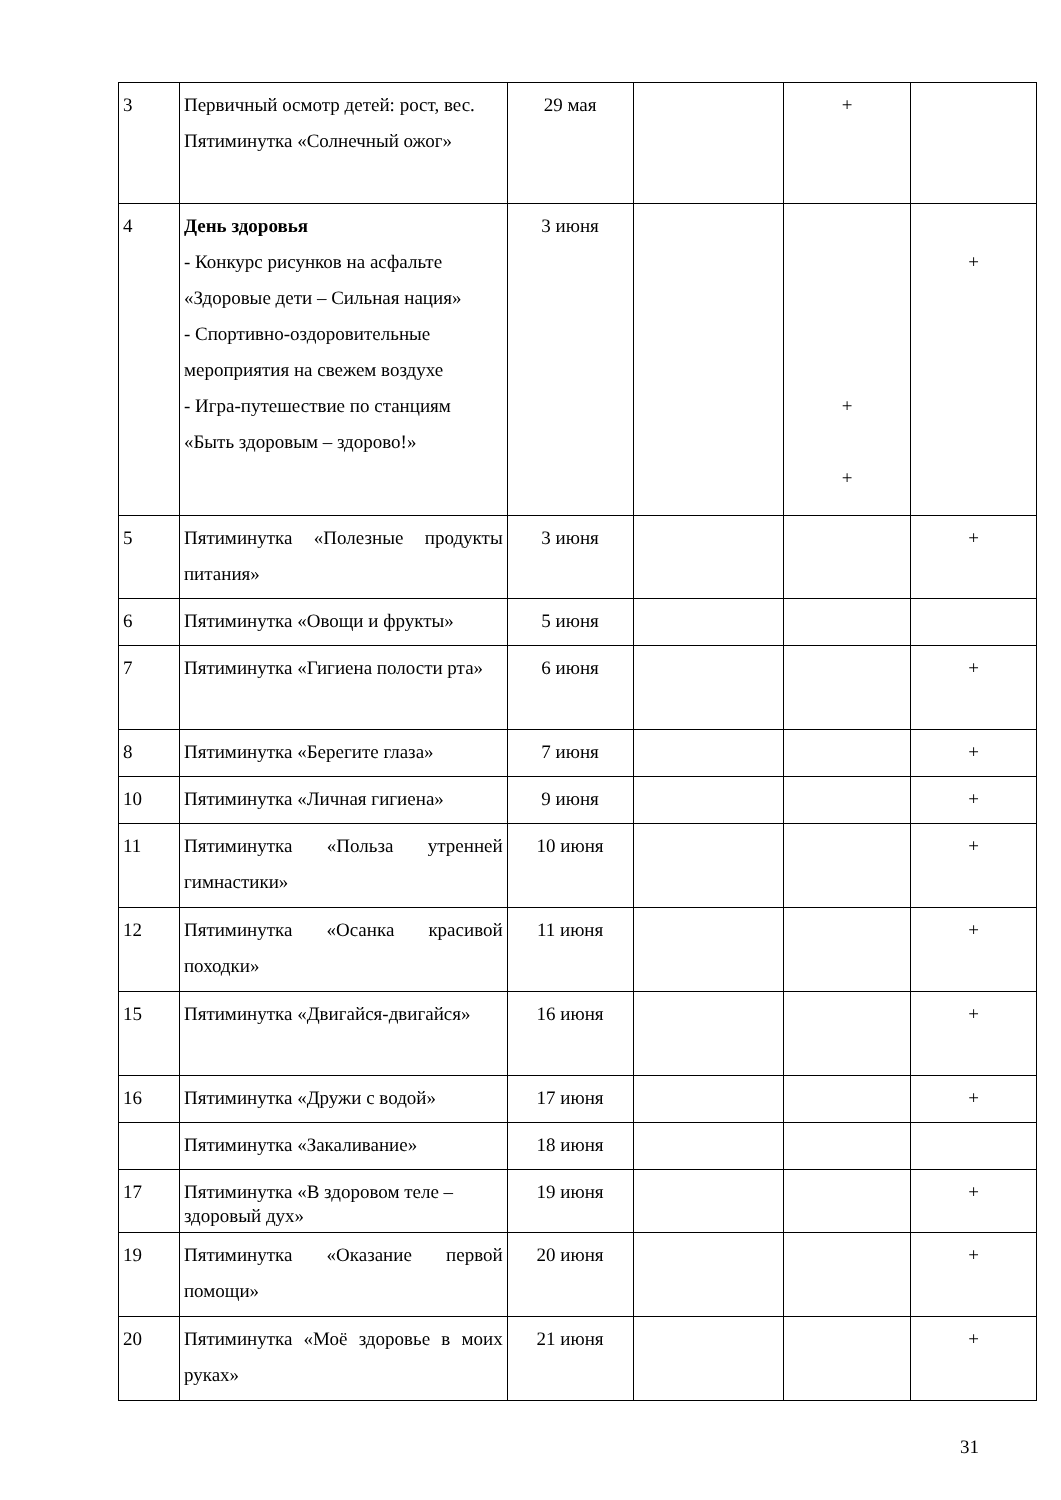| 3 | Первичный осмотр детей: рост, вес. Пятиминутка «Солнечный ожог» | 29 мая | | + | |
| 4 | День здоровья - Конкурс рисунков на асфальте «Здоровые дети – Сильная нация» - Спортивно-оздоровительные мероприятия на свежем воздухе - Игра-путешествие по станциям «Быть здоровым – здорово!» | 3 июня | | + + | + |
| 5 | Пятиминутка «Полезные продукты питания» | 3 июня | | | + |
| 6 | Пятиминутка «Овощи и фрукты» | 5 июня | | | |
| 7 | Пятиминутка «Гигиена полости рта» | 6 июня | | | + |
| 8 | Пятиминутка «Берегите глаза» | 7 июня | | | + |
| 10 | Пятиминутка «Личная гигиена» | 9 июня | | | + |
| 11 | Пятиминутка «Польза утренней гимнастики» | 10 июня | | | + |
| 12 | Пятиминутка «Осанка красивой походки» | 11 июня | | | + |
| 15 | Пятиминутка «Двигайся-двигайся» | 16 июня | | | + |
| 16 | Пятиминутка «Дружи с водой» | 17 июня | | | + |
| | Пятиминутка «Закаливание» | 18 июня | | | |
| 17 | Пятиминутка «В здоровом теле – здоровый дух» | 19 июня | | | + |
| 19 | Пятиминутка «Оказание первой помощи» | 20 июня | | | + |
| 20 | Пятиминутка «Моё здоровье в моих руках» | 21 июня | | | + |
31